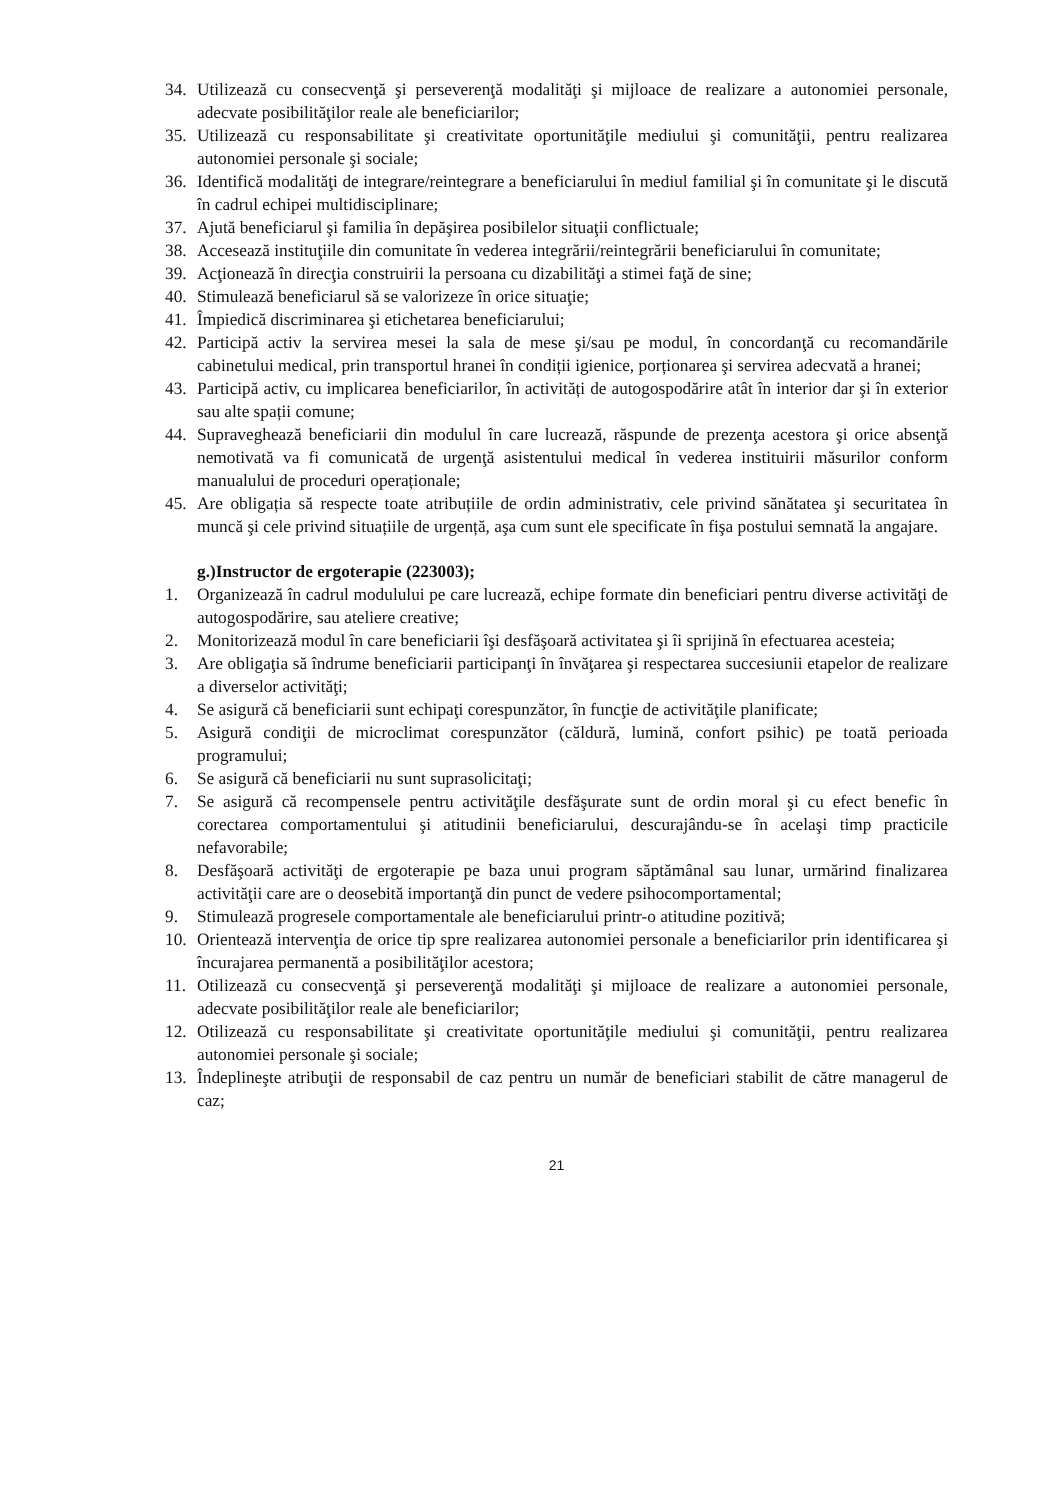34. Utilizează cu consecvenţă şi perseverenţă modalităţi şi mijloace de realizare a autonomiei personale, adecvate posibilităţilor reale ale beneficiarilor;
35. Utilizează cu responsabilitate şi creativitate oportunităţile mediului şi comunităţii, pentru realizarea autonomiei personale şi sociale;
36. Identifică modalităţi de integrare/reintegrare a beneficiarului în mediul familial şi în comunitate şi le discută în cadrul echipei multidisciplinare;
37. Ajută beneficiarul şi familia în depăşirea posibilelor situaţii conflictuale;
38. Accesează instituţiile din comunitate în vederea integrării/reintegrării beneficiarului în comunitate;
39. Acţionează în direcţia construirii la persoana cu dizabilităţi a stimei faţă de sine;
40. Stimulează beneficiarul să se valorizeze în orice situaţie;
41. Împiedică discriminarea şi etichetarea beneficiarului;
42. Participă activ la servirea mesei la sala de mese şi/sau pe modul, în concordanţă cu recomandările cabinetului medical, prin transportul hranei în condiții igienice, porționarea şi servirea adecvată a hranei;
43. Participă activ, cu implicarea beneficiarilor, în activități de autogospodărire atât în interior dar şi în exterior sau alte spații comune;
44. Supraveghează beneficiarii din modulul în care lucrează, răspunde de prezenţa acestora şi orice absenţă nemotivată va fi comunicată de urgenţă asistentului medical în vederea instituirii măsurilor conform manualului de proceduri operaționale;
45. Are obligația să respecte toate atribuțiile de ordin administrativ, cele privind sănătatea şi securitatea în muncă şi cele privind situațiile de urgență, aşa cum sunt ele specificate în fişa postului semnată la angajare.
g.)Instructor de ergoterapie (223003);
1. Organizează în cadrul modulului pe care lucrează, echipe formate din beneficiari pentru diverse activităţi de autogospodărire, sau ateliere creative;
2. Monitorizează modul în care beneficiarii îşi desfăşoară activitatea şi îi sprijină în efectuarea acesteia;
3. Are obligaţia să îndrume beneficiarii participanţi în învăţarea şi respectarea succesiunii etapelor de realizare a diverselor activităţi;
4. Se asigură că beneficiarii sunt echipaţi corespunzător, în funcţie de activităţile planificate;
5. Asigură condiţii de microclimat corespunzător (căldură, lumină, confort psihic) pe toată perioada programului;
6. Se asigură că beneficiarii nu sunt suprasolicitaţi;
7. Se asigură că recompensele pentru activităţile desfăşurate sunt de ordin moral şi cu efect benefic în corectarea comportamentului şi atitudinii beneficiarului, descurajându-se în acelaşi timp practicile nefavorabile;
8. Desfăşoară activităţi de ergoterapie pe baza unui program săptămânal sau lunar, urmărind finalizarea activităţii care are o deosebită importanţă din punct de vedere psihocomportamental;
9. Stimulează progresele comportamentale ale beneficiarului printr-o atitudine pozitivă;
10. Orientează intervenţia de orice tip spre realizarea autonomiei personale a beneficiarilor prin identificarea şi încurajarea permanentă a posibilităţilor acestora;
11. Otilizează cu consecvenţă şi perseverenţă modalităţi şi mijloace de realizare a autonomiei personale, adecvate posibilităţilor reale ale beneficiarilor;
12. Otilizează cu responsabilitate şi creativitate oportunităţile mediului şi comunităţii, pentru realizarea autonomiei personale şi sociale;
13. Îndeplineşte atribuţii de responsabil de caz pentru un număr de beneficiari stabilit de către managerul de caz;
21